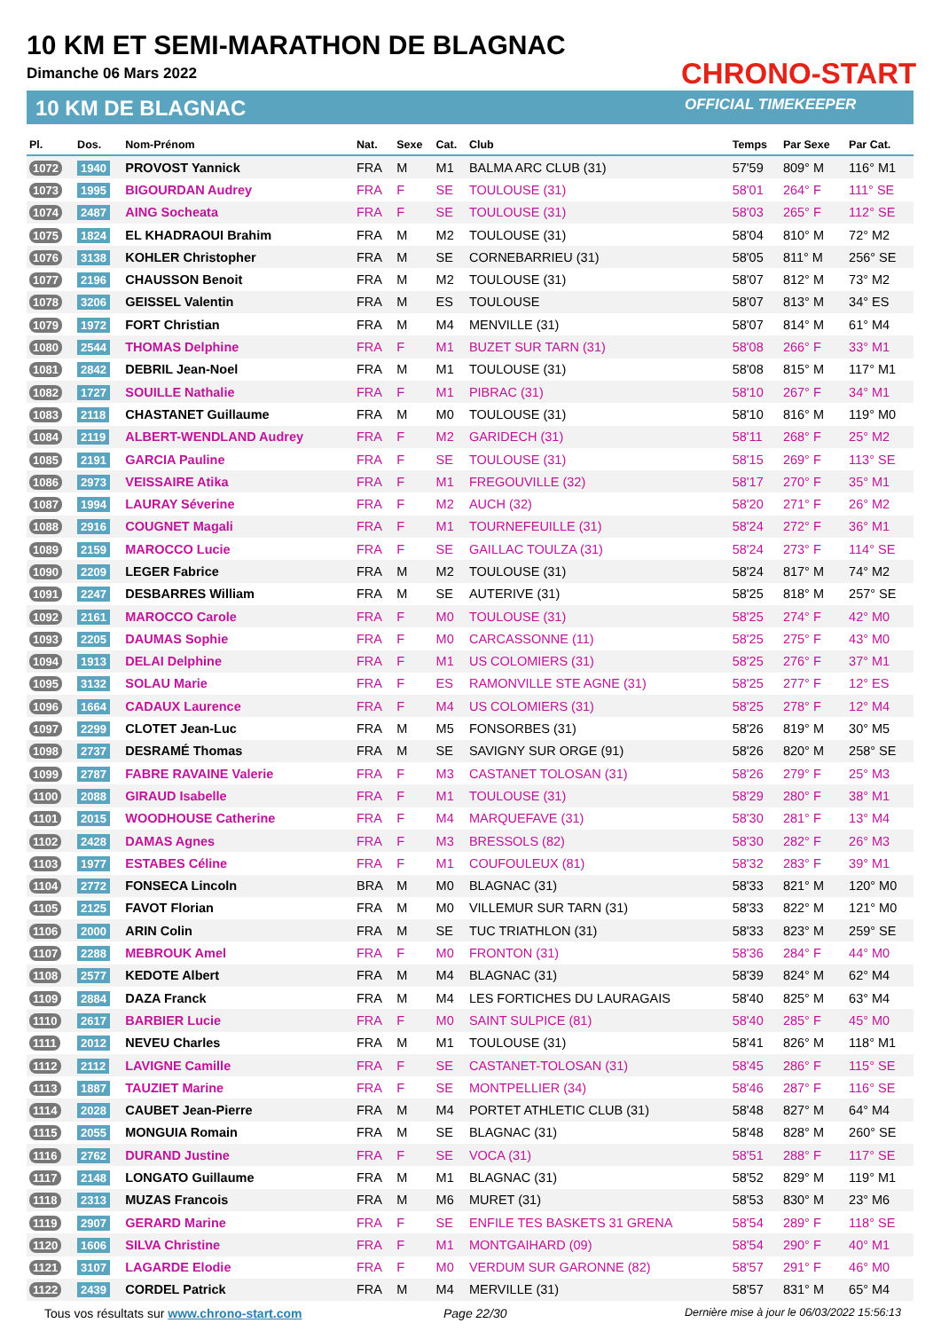10 KM ET SEMI-MARATHON DE BLAGNAC
Dimanche 06 Mars 2022
10 KM DE BLAGNAC
CHRONO-START
OFFICIAL TIMEKEEPER
| Pl. | Dos. | Nom-Prénom | Nat. | Sexe | Cat. | Club | Temps | Par Sexe | Par Cat. |
| --- | --- | --- | --- | --- | --- | --- | --- | --- | --- |
| 1072 | 1940 | PROVOST Yannick | FRA | M | M1 | BALMA ARC CLUB (31) | 57'59 | 809° M | 116° M1 |
| 1073 | 1995 | BIGOURDAN Audrey | FRA | F | SE | TOULOUSE (31) | 58'01 | 264° F | 111° SE |
| 1074 | 2487 | AING Socheata | FRA | F | SE | TOULOUSE (31) | 58'03 | 265° F | 112° SE |
| 1075 | 1824 | EL KHADRAOUI Brahim | FRA | M | M2 | TOULOUSE (31) | 58'04 | 810° M | 72° M2 |
| 1076 | 3138 | KOHLER Christopher | FRA | M | SE | CORNEBARRIEU (31) | 58'05 | 811° M | 256° SE |
| 1077 | 2196 | CHAUSSON Benoit | FRA | M | M2 | TOULOUSE (31) | 58'07 | 812° M | 73° M2 |
| 1078 | 3206 | GEISSEL Valentin | FRA | M | ES | TOULOUSE | 58'07 | 813° M | 34° ES |
| 1079 | 1972 | FORT Christian | FRA | M | M4 | MENVILLE (31) | 58'07 | 814° M | 61° M4 |
| 1080 | 2544 | THOMAS Delphine | FRA | F | M1 | BUZET SUR TARN (31) | 58'08 | 266° F | 33° M1 |
| 1081 | 2842 | DEBRIL Jean-Noel | FRA | M | M1 | TOULOUSE (31) | 58'08 | 815° M | 117° M1 |
| 1082 | 1727 | SOUILLE Nathalie | FRA | F | M1 | PIBRAC (31) | 58'10 | 267° F | 34° M1 |
| 1083 | 2118 | CHASTANET Guillaume | FRA | M | M0 | TOULOUSE (31) | 58'10 | 816° M | 119° M0 |
| 1084 | 2119 | ALBERT-WENDLAND Audrey | FRA | F | M2 | GARIDECH (31) | 58'11 | 268° F | 25° M2 |
| 1085 | 2191 | GARCIA Pauline | FRA | F | SE | TOULOUSE (31) | 58'15 | 269° F | 113° SE |
| 1086 | 2973 | VEISSAIRE Atika | FRA | F | M1 | FREGOUVILLE (32) | 58'17 | 270° F | 35° M1 |
| 1087 | 1994 | LAURAY Séverine | FRA | F | M2 | AUCH (32) | 58'20 | 271° F | 26° M2 |
| 1088 | 2916 | COUGNET Magali | FRA | F | M1 | TOURNEFEUILLE (31) | 58'24 | 272° F | 36° M1 |
| 1089 | 2159 | MAROCCO Lucie | FRA | F | SE | GAILLAC TOULZA (31) | 58'24 | 273° F | 114° SE |
| 1090 | 2209 | LEGER Fabrice | FRA | M | M2 | TOULOUSE (31) | 58'24 | 817° M | 74° M2 |
| 1091 | 2247 | DESBARRES William | FRA | M | SE | AUTERIVE (31) | 58'25 | 818° M | 257° SE |
| 1092 | 2161 | MAROCCO Carole | FRA | F | M0 | TOULOUSE (31) | 58'25 | 274° F | 42° M0 |
| 1093 | 2205 | DAUMAS Sophie | FRA | F | M0 | CARCASSONNE (11) | 58'25 | 275° F | 43° M0 |
| 1094 | 1913 | DELAI Delphine | FRA | F | M1 | US COLOMIERS (31) | 58'25 | 276° F | 37° M1 |
| 1095 | 3132 | SOLAU Marie | FRA | F | ES | RAMONVILLE STE AGNE (31) | 58'25 | 277° F | 12° ES |
| 1096 | 1664 | CADAUX Laurence | FRA | F | M4 | US COLOMIERS (31) | 58'25 | 278° F | 12° M4 |
| 1097 | 2299 | CLOTET Jean-Luc | FRA | M | M5 | FONSORBES (31) | 58'26 | 819° M | 30° M5 |
| 1098 | 2737 | DESRAMÉ Thomas | FRA | M | SE | SAVIGNY SUR ORGE (91) | 58'26 | 820° M | 258° SE |
| 1099 | 2787 | FABRE RAVAINE Valerie | FRA | F | M3 | CASTANET TOLOSAN (31) | 58'26 | 279° F | 25° M3 |
| 1100 | 2088 | GIRAUD Isabelle | FRA | F | M1 | TOULOUSE (31) | 58'29 | 280° F | 38° M1 |
| 1101 | 2015 | WOODHOUSE Catherine | FRA | F | M4 | MARQUEFAVE (31) | 58'30 | 281° F | 13° M4 |
| 1102 | 2428 | DAMAS Agnes | FRA | F | M3 | BRESSOLS (82) | 58'30 | 282° F | 26° M3 |
| 1103 | 1977 | ESTABES Céline | FRA | F | M1 | COUFOULEUX (81) | 58'32 | 283° F | 39° M1 |
| 1104 | 2772 | FONSECA Lincoln | BRA | M | M0 | BLAGNAC (31) | 58'33 | 821° M | 120° M0 |
| 1105 | 2125 | FAVOT Florian | FRA | M | M0 | VILLEMUR SUR TARN (31) | 58'33 | 822° M | 121° M0 |
| 1106 | 2000 | ARIN Colin | FRA | M | SE | TUC TRIATHLON (31) | 58'33 | 823° M | 259° SE |
| 1107 | 2288 | MEBROUK Amel | FRA | F | M0 | FRONTON (31) | 58'36 | 284° F | 44° M0 |
| 1108 | 2577 | KEDOTE Albert | FRA | M | M4 | BLAGNAC (31) | 58'39 | 824° M | 62° M4 |
| 1109 | 2884 | DAZA Franck | FRA | M | M4 | LES FORTICHES DU LAURAGAIS | 58'40 | 825° M | 63° M4 |
| 1110 | 2617 | BARBIER Lucie | FRA | F | M0 | SAINT SULPICE (81) | 58'40 | 285° F | 45° M0 |
| 1111 | 2012 | NEVEU Charles | FRA | M | M1 | TOULOUSE (31) | 58'41 | 826° M | 118° M1 |
| 1112 | 2112 | LAVIGNE Camille | FRA | F | SE | CASTANET-TOLOSAN (31) | 58'45 | 286° F | 115° SE |
| 1113 | 1887 | TAUZIET Marine | FRA | F | SE | MONTPELLIER (34) | 58'46 | 287° F | 116° SE |
| 1114 | 2028 | CAUBET Jean-Pierre | FRA | M | M4 | PORTET ATHLETIC CLUB (31) | 58'48 | 827° M | 64° M4 |
| 1115 | 2055 | MONGUIA Romain | FRA | M | SE | BLAGNAC (31) | 58'48 | 828° M | 260° SE |
| 1116 | 2762 | DURAND Justine | FRA | F | SE | VOCA (31) | 58'51 | 288° F | 117° SE |
| 1117 | 2148 | LONGATO Guillaume | FRA | M | M1 | BLAGNAC (31) | 58'52 | 829° M | 119° M1 |
| 1118 | 2313 | MUZAS Francois | FRA | M | M6 | MURET (31) | 58'53 | 830° M | 23° M6 |
| 1119 | 2907 | GERARD Marine | FRA | F | SE | ENFILE TES BASKETS 31 GRENA | 58'54 | 289° F | 118° SE |
| 1120 | 1606 | SILVA Christine | FRA | F | M1 | MONTGAIHARD (09) | 58'54 | 290° F | 40° M1 |
| 1121 | 3107 | LAGARDE Elodie | FRA | F | M0 | VERDUM SUR GARONNE (82) | 58'57 | 291° F | 46° M0 |
| 1122 | 2439 | CORDEL Patrick | FRA | M | M4 | MERVILLE (31) | 58'57 | 831° M | 65° M4 |
Tous vos résultats sur www.chrono-start.com
Page 22/30
Dernière mise à jour le 06/03/2022 15:56:13